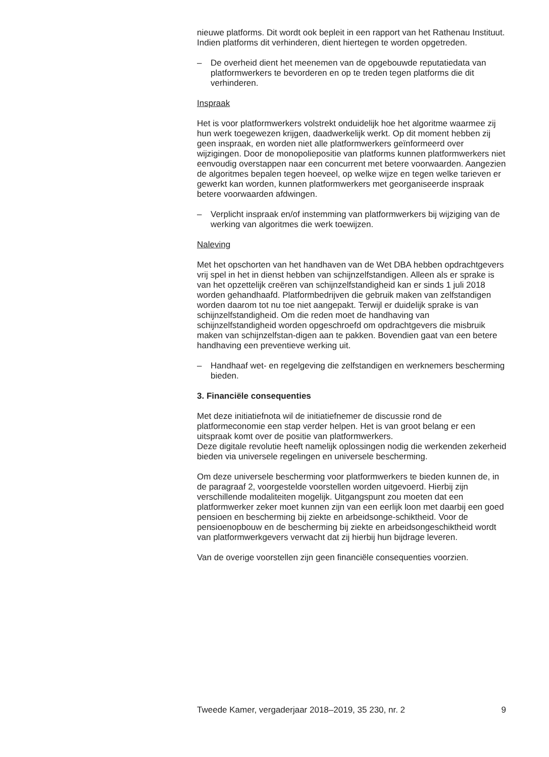nieuwe platforms. Dit wordt ook bepleit in een rapport van het Rathenau Instituut. Indien platforms dit verhinderen, dient hiertegen te worden opgetreden.
– De overheid dient het meenemen van de opgebouwde reputatiedata van platformwerkers te bevorderen en op te treden tegen platforms die dit verhinderen.
Inspraak
Het is voor platformwerkers volstrekt onduidelijk hoe het algoritme waarmee zij hun werk toegewezen krijgen, daadwerkelijk werkt. Op dit moment hebben zij geen inspraak, en worden niet alle platformwerkers geïnformeerd over wijzigingen. Door de monopoliepositie van platforms kunnen platformwerkers niet eenvoudig overstappen naar een concurrent met betere voorwaarden. Aangezien de algoritmes bepalen tegen hoeveel, op welke wijze en tegen welke tarieven er gewerkt kan worden, kunnen platformwerkers met georganiseerde inspraak betere voorwaarden afdwingen.
– Verplicht inspraak en/of instemming van platformwerkers bij wijziging van de werking van algoritmes die werk toewijzen.
Naleving
Met het opschorten van het handhaven van de Wet DBA hebben opdrachtgevers vrij spel in het in dienst hebben van schijnzelfstandigen. Alleen als er sprake is van het opzettelijk creëren van schijnzelfstandigheid kan er sinds 1 juli 2018 worden gehandhaafd. Platformbedrijven die gebruik maken van zelfstandigen worden daarom tot nu toe niet aangepakt. Terwijl er duidelijk sprake is van schijnzelfstandigheid. Om die reden moet de handhaving van schijnzelfstandigheid worden opgeschroefd om opdrachtgevers die misbruik maken van schijnzelfstan-digen aan te pakken. Bovendien gaat van een betere handhaving een preventieve werking uit.
– Handhaaf wet- en regelgeving die zelfstandigen en werknemers bescherming bieden.
3. Financiële consequenties
Met deze initiatiefnota wil de initiatiefnemer de discussie rond de platformeconomie een stap verder helpen. Het is van groot belang er een uitspraak komt over de positie van platformwerkers.
Deze digitale revolutie heeft namelijk oplossingen nodig die werkenden zekerheid bieden via universele regelingen en universele bescherming.
Om deze universele bescherming voor platformwerkers te bieden kunnen de, in de paragraaf 2, voorgestelde voorstellen worden uitgevoerd. Hierbij zijn verschillende modaliteiten mogelijk. Uitgangspunt zou moeten dat een platformwerker zeker moet kunnen zijn van een eerlijk loon met daarbij een goed pensioen en bescherming bij ziekte en arbeidsonge-schiktheid. Voor de pensioenopbouw en de bescherming bij ziekte en arbeidsongeschiktheid wordt van platformwerkgevers verwacht dat zij hierbij hun bijdrage leveren.
Van de overige voorstellen zijn geen financiële consequenties voorzien.
Tweede Kamer, vergaderjaar 2018–2019, 35 230, nr. 2 9